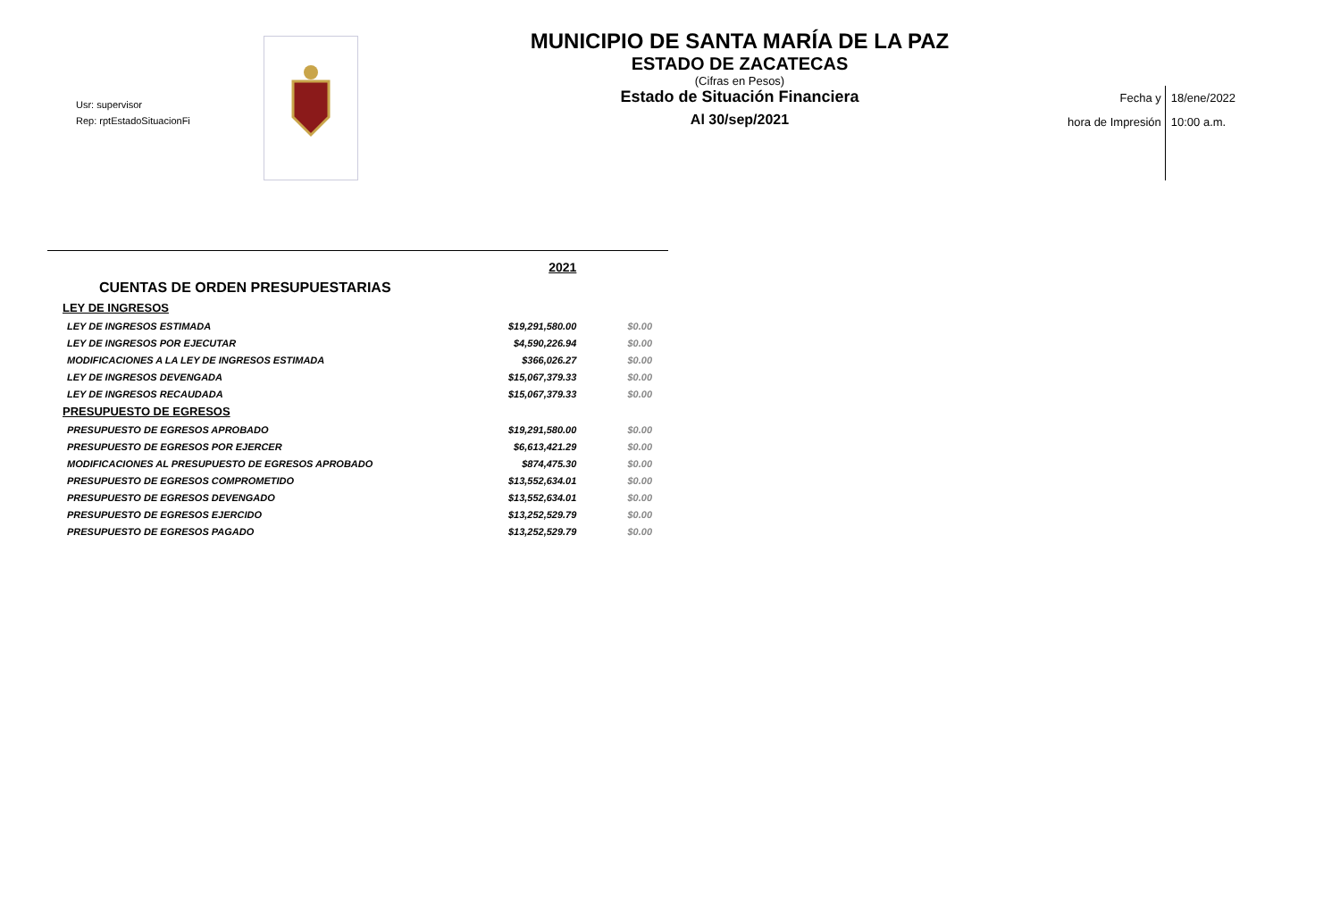Usr: supervisor
Rep: rptEstadoSituacionFi
MUNICIPIO DE SANTA MARÍA DE LA PAZ
ESTADO DE ZACATECAS
(Cifras en Pesos)
Estado de Situación Financiera
Al 30/sep/2021
Fecha y
hora de Impresión
18/ene/2022
10:00 a.m.
| | 2021 | |
| CUENTAS DE ORDEN PRESUPUESTARIAS | | |
| LEY DE INGRESOS | | |
| LEY DE INGRESOS ESTIMADA | $19,291,580.00 | $0.00 |
| LEY DE INGRESOS POR EJECUTAR | $4,590,226.94 | $0.00 |
| MODIFICACIONES A LA LEY DE INGRESOS ESTIMADA | $366,026.27 | $0.00 |
| LEY DE INGRESOS DEVENGADA | $15,067,379.33 | $0.00 |
| LEY DE INGRESOS RECAUDADA | $15,067,379.33 | $0.00 |
| PRESUPUESTO DE EGRESOS | | |
| PRESUPUESTO DE EGRESOS APROBADO | $19,291,580.00 | $0.00 |
| PRESUPUESTO DE EGRESOS POR EJERCER | $6,613,421.29 | $0.00 |
| MODIFICACIONES AL PRESUPUESTO DE EGRESOS APROBADO | $874,475.30 | $0.00 |
| PRESUPUESTO DE EGRESOS COMPROMETIDO | $13,552,634.01 | $0.00 |
| PRESUPUESTO DE EGRESOS DEVENGADO | $13,552,634.01 | $0.00 |
| PRESUPUESTO DE EGRESOS EJERCIDO | $13,252,529.79 | $0.00 |
| PRESUPUESTO DE EGRESOS PAGADO | $13,252,529.79 | $0.00 |